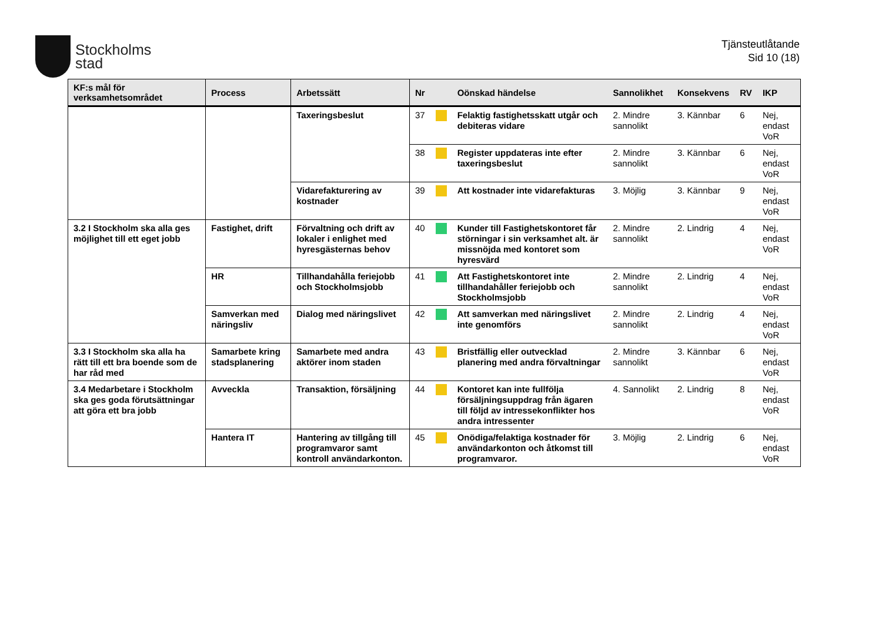Stockholms
stad
Tjänsteutlåtande
Sid 10 (18)
| KF:s mål för verksamhetsområdet | Process | Arbetssätt | Nr | | Oönskad händelse | Sannolikhet | Konsekvens | RV | IKP |
| --- | --- | --- | --- | --- | --- | --- | --- | --- | --- |
| | | Taxeringsbeslut | 37 | | Felaktig fastighetsskatt utgår och debiteras vidare | 2. Mindre sannolikt | 3. Kännbar | 6 | Nej, endast VoR |
| | | | 38 | | Register uppdateras inte efter taxeringsbeslut | 2. Mindre sannolikt | 3. Kännbar | 6 | Nej, endast VoR |
| | | Vidarefakturering av kostnader | 39 | | Att kostnader inte vidarefakturas | 3. Möjlig | 3. Kännbar | 9 | Nej, endast VoR |
| 3.2 I Stockholm ska alla ges möjlighet till ett eget jobb | Fastighet, drift | Förvaltning och drift av lokaler i enlighet med hyresgästernas behov | 40 | | Kunder till Fastighetskontoret får störningar i sin verksamhet alt. är missnöjda med kontoret som hyresvärd | 2. Mindre sannolikt | 2. Lindrig | 4 | Nej, endast VoR |
| | HR | Tillhandahålla feriejobb och Stockholmsjobb | 41 | | Att Fastighetskontoret inte tillhandahåller feriejobb och Stockholmsjobb | 2. Mindre sannolikt | 2. Lindrig | 4 | Nej, endast VoR |
| | Samverkan med näringsliv | Dialog med näringslivet | 42 | | Att samverkan med näringslivet inte genomförs | 2. Mindre sannolikt | 2. Lindrig | 4 | Nej, endast VoR |
| 3.3 I Stockholm ska alla ha rätt till ett bra boende som de har råd med | Samarbete kring stadsplanering | Samarbete med andra aktörer inom staden | 43 | | Bristfällig eller outvecklad planering med andra förvaltningar | 2. Mindre sannolikt | 3. Kännbar | 6 | Nej, endast VoR |
| 3.4 Medarbetare i Stockholm ska ges goda förutsättningar att göra ett bra jobb | Avveckla | Transaktion, försäljning | 44 | | Kontoret kan inte fullfölja försäljningsuppdrag från ägaren till följd av intressekonflikter hos andra intressenter | 4. Sannolikt | 2. Lindrig | 8 | Nej, endast VoR |
| | Hantera IT | Hantering av tillgång till programvaror samt kontroll användarkonton. | 45 | | Onödiga/felaktiga kostnader för användarkonton och åtkomst till programvaror. | 3. Möjlig | 2. Lindrig | 6 | Nej, endast VoR |